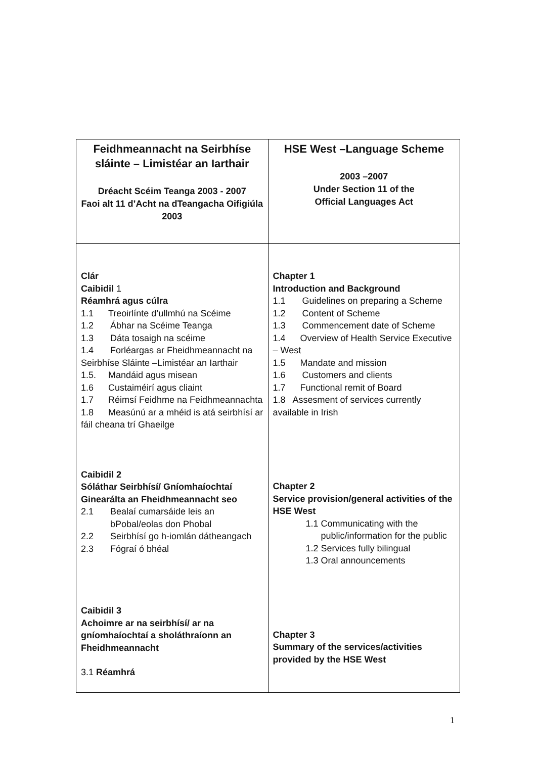| Feidhmeannacht na Seirbhíse sláinte – Limistéar an Iarthair Dréacht Scéim Teanga 2003 - 2007 Faoi alt 11 d’Acht na dTeangacha Oifigiúla 2003 | HSE West –Language Scheme 2003 –2007 Under Section 11 of the Official Languages Act |
| Clár Caibidil 1 Réamhrá agus cúlra 1.1 Treoirlínte d’ullmhú na Scéime 1.2 Ábhar na Scéime Teanga 1.3 Dáta tosaigh na scéime 1.4 Forléargas ar Fheidhmeannacht na Seirbhíse Sláinte –Limistéar an Iarthair 1.5. Mandáid agus misean 1.6 Custaiméirí agus cliaint 1.7 Réimsí Feidhme na Feidhmeannachta 1.8 Measúnú ar a mhéid is atá seirbhísí ar fáil cheana trí Ghaeilge Caibidil 2 Sóláthar Seirbhísí/ Gníomhaíochtaí Ginearálta an Fheidhmeannacht seo 2.1 Bealaí cumarsáide leis an bPobal/eolas don Phobal 2.2 Seirbhísí go h-iomlán dátheangach 2.3 Fógraí ó bhéal Caibidil 3 Achoimre ar na seirbhísí/ ar na gníomhaíochtaí a sholáthraíonn an Fheidhmeannacht 3.1 Réamhrá | Chapter 1 Introduction and Background 1.1 Guidelines on preparing a Scheme 1.2 Content of Scheme 1.3 Commencement date of Scheme 1.4 Overview of Health Service Executive – West 1.5 Mandate and mission 1.6 Customers and clients 1.7 Functional remit of Board 1.8 Assesment of services currently available in Irish Chapter 2 Service provision/general activities of the HSE West 1.1 Communicating with the public/information for the public 1.2 Services fully bilingual 1.3 Oral announcements Chapter 3 Summary of the services/activities provided by the HSE West |
1